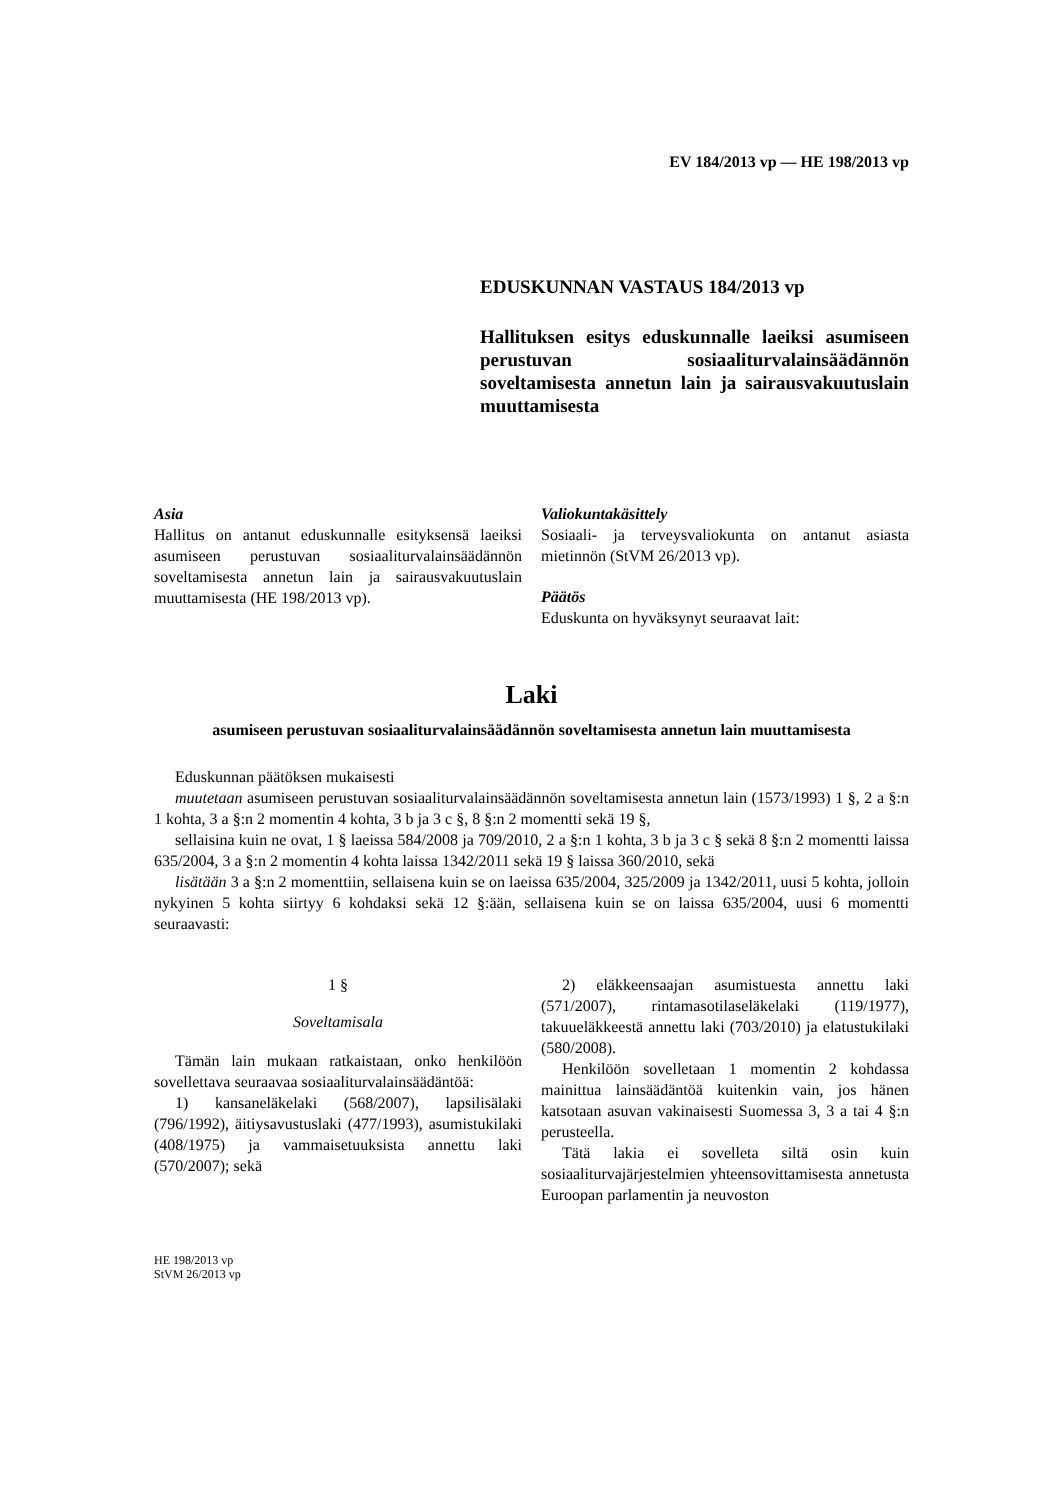EV 184/2013 vp — HE 198/2013 vp
EDUSKUNNAN VASTAUS 184/2013 vp
Hallituksen esitys eduskunnalle laeiksi asumiseen perustuvan sosiaaliturvalainsäädännön soveltamisesta annetun lain ja sairausvakuutuslain muuttamisesta
Asia
Hallitus on antanut eduskunnalle esityksensä laeiksi asumiseen perustuvan sosiaaliturvalainsäädännön soveltamisesta annetun lain ja sairausvakuutuslain muuttamisesta (HE 198/2013 vp).
Valiokuntakäsittely
Sosiaali- ja terveysvaliokunta on antanut asiasta mietinnön (StVM 26/2013 vp).
Päätös
Eduskunta on hyväksynyt seuraavat lait:
Laki
asumiseen perustuvan sosiaaliturvalainsäädännön soveltamisesta annetun lain muuttamisesta
Eduskunnan päätöksen mukaisesti
muutetaan asumiseen perustuvan sosiaaliturvalainsäädännön soveltamisesta annetun lain (1573/1993) 1 §, 2 a §:n 1 kohta, 3 a §:n 2 momentin 4 kohta, 3 b ja 3 c §, 8 §:n 2 momentti sekä 19 §,
sellaisina kuin ne ovat, 1 § laeissa 584/2008 ja 709/2010, 2 a §:n 1 kohta, 3 b ja 3 c § sekä 8 §:n 2 momentti laissa 635/2004, 3 a §:n 2 momentin 4 kohta laissa 1342/2011 sekä 19 § laissa 360/2010, sekä
lisätään 3 a §:n 2 momenttiin, sellaisena kuin se on laeissa 635/2004, 325/2009 ja 1342/2011, uusi 5 kohta, jolloin nykyinen 5 kohta siirtyy 6 kohdaksi sekä 12 §:ään, sellaisena kuin se on laissa 635/2004, uusi 6 momentti seuraavasti:
1 §
Soveltamisala
Tämän lain mukaan ratkaistaan, onko henkilöön sovellettava seuraavaa sosiaaliturvalainsäädäntöä:
1) kansaneläkelaki (568/2007), lapsilisälaki (796/1992), äitiysavustuslaki (477/1993), asumistukilaki (408/1975) ja vammaisetuuksista annettu laki (570/2007); sekä
2) eläkkeensaajan asumistuesta annettu laki (571/2007), rintamasotilaseläkelaki (119/1977), takuueläkkeestä annettu laki (703/2010) ja elatustukilaki (580/2008).
Henkilöön sovelletaan 1 momentin 2 kohdassa mainittua lainsäädäntöä kuitenkin vain, jos hänen katsotaan asuvan vakinaisesti Suomessa 3, 3 a tai 4 §:n perusteella.
Tätä lakia ei sovelleta siltä osin kuin sosiaaliturvajärjestelmien yhteensovittamisesta annetusta Euroopan parlamentin ja neuvoston
HE 198/2013 vp
StVM 26/2013 vp